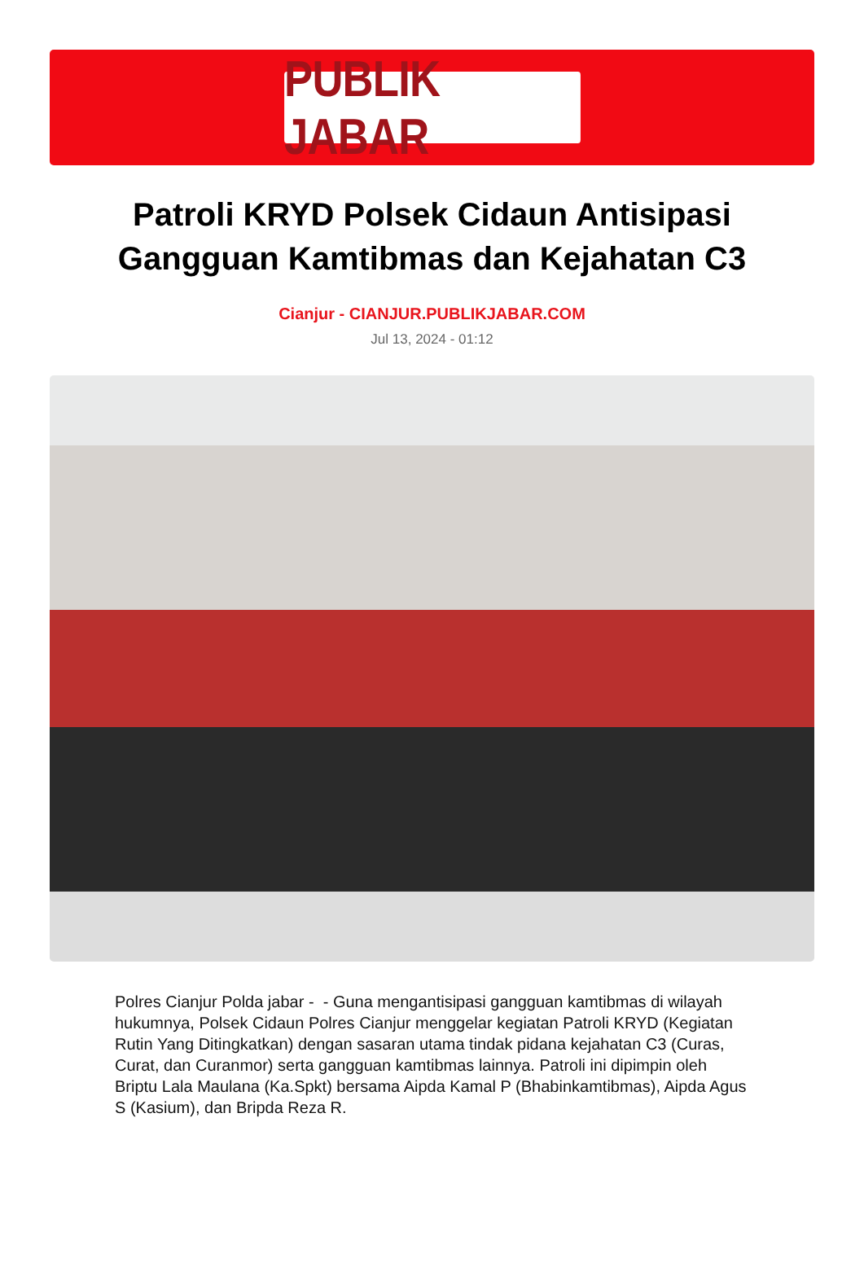PUBLIK JABAR
Patroli KRYD Polsek Cidaun Antisipasi Gangguan Kamtibmas dan Kejahatan C3
Cianjur - CIANJUR.PUBLIKJABAR.COM
Jul 13, 2024 - 01:12
Polres Cianjur Polda jabar - - Guna mengantisipasi gangguan kamtibmas di wilayah hukumnya, Polsek Cidaun Polres Cianjur menggelar kegiatan Patroli KRYD (Kegiatan Rutin Yang Ditingkatkan) dengan sasaran utama tindak pidana kejahatan C3 (Curas, Curat, dan Curanmor) serta gangguan kamtibmas lainnya. Patroli ini dipimpin oleh Briptu Lala Maulana (Ka.Spkt) bersama Aipda Kamal P (Bhabinkamtibmas), Aipda Agus S (Kasium), dan Bripda Reza R.